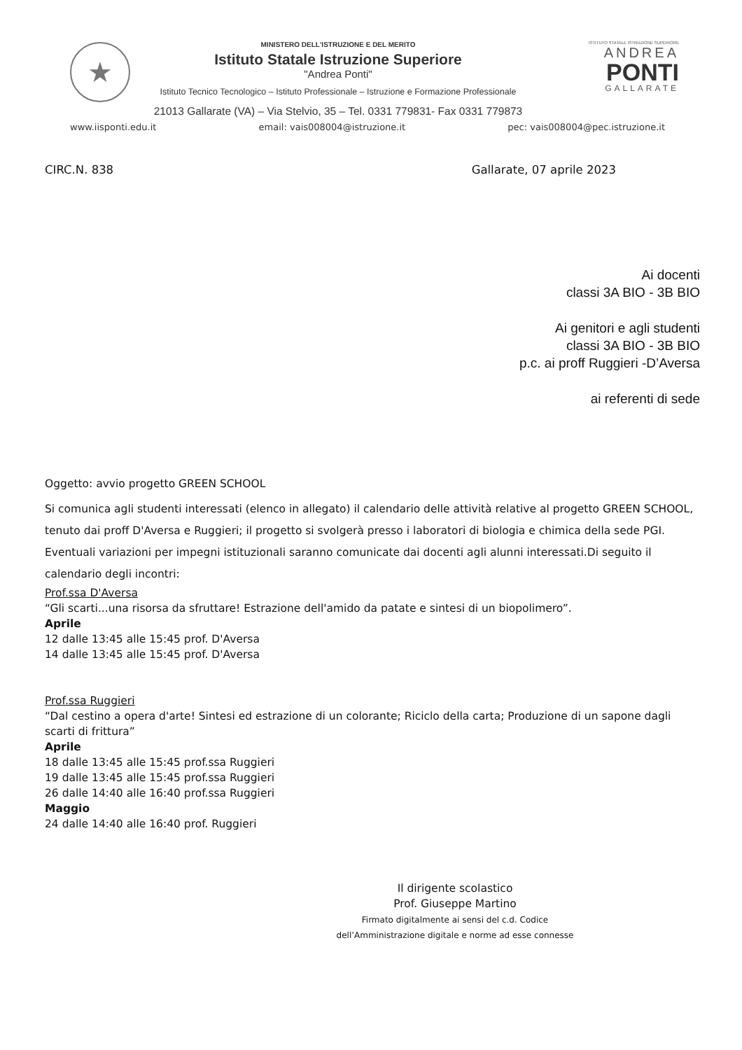★
MINISTERO DELL'ISTRUZIONE E DEL MERITO
Istituto Statale Istruzione Superiore
"Andrea Ponti"
Istituto Tecnico Tecnologico – Istituto Professionale – Istruzione e Formazione Professionale
21013 Gallarate (VA) – Via Stelvio, 35 – Tel. 0331 779831- Fax 0331 779873
ISTITUTO STATALE ISTRUZIONE SUPERIORE
ANDREA
PONTI
GALLARATE
www.iisponti.edu.it email: vais008004@istruzione.it pec: vais008004@pec.istruzione.it
CIRC.N. 838 Gallarate, 07 aprile 2023
Ai docenti
classi 3A BIO - 3B BIO
Ai genitori e agli studenti
classi 3A BIO - 3B BIO
p.c. ai proff Ruggieri -D’Aversa
ai referenti di sede
Oggetto: avvio progetto GREEN SCHOOL
Si comunica agli studenti interessati (elenco in allegato) il calendario delle attività relative al progetto GREEN SCHOOL, tenuto dai proff D'Aversa e Ruggieri; il progetto si svolgerà presso i laboratori di biologia e chimica della sede PGI.
Eventuali variazioni per impegni istituzionali saranno comunicate dai docenti agli alunni interessati.Di seguito il calendario degli incontri:
Prof.ssa D'Aversa
“Gli scarti...una risorsa da sfruttare! Estrazione dell'amido da patate e sintesi di un biopolimero”.
Aprile
12 dalle 13:45 alle 15:45 prof. D'Aversa
14 dalle 13:45 alle 15:45 prof. D'Aversa
Prof.ssa Ruggieri
“Dal cestino a opera d'arte! Sintesi ed estrazione di un colorante; Riciclo della carta; Produzione di un sapone dagli scarti di frittura”
Aprile
18 dalle 13:45 alle 15:45 prof.ssa Ruggieri
19 dalle 13:45 alle 15:45 prof.ssa Ruggieri
26 dalle 14:40 alle 16:40 prof.ssa Ruggieri
Maggio
24 dalle 14:40 alle 16:40 prof. Ruggieri
Il dirigente scolastico
Prof. Giuseppe Martino
Firmato digitalmente ai sensi del c.d. Codice
dell’Amministrazione digitale e norme ad esse connesse